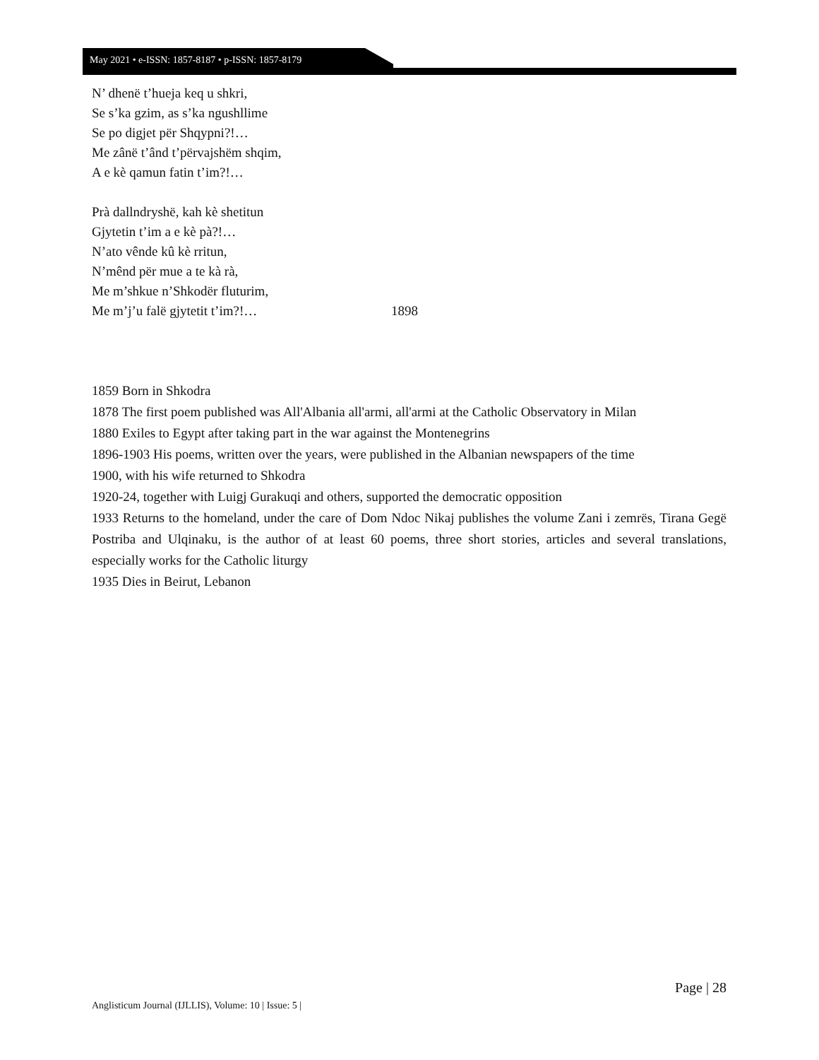May 2021 • e-ISSN: 1857-8187 • p-ISSN: 1857-8179
N’ dhenë t’hueja keq u shkri,
Se s’ka gzim, as s’ka ngushllime
Se po digjet për Shqypni?!…
Me zânë t’ând t’përvajshëm shqim,
A e kè qamun fatin t’im?!…
Prà dallndryshë, kah kè shetitun
Gjytetin t’im a e kè pà?!…
N’ato vênde kû kè rritun,
N’mênd për mue a te kà rà,
Me m’shkue n’Shkodër fluturim,
Me m’j’u falë gjytetit t’im?!… 1898
1859 Born in Shkodra
1878 The first poem published was All'Albania all'armi, all'armi at the Catholic Observatory in Milan
1880 Exiles to Egypt after taking part in the war against the Montenegrins
1896-1903 His poems, written over the years, were published in the Albanian newspapers of the time
1900, with his wife returned to Shkodra
1920-24, together with Luigj Gurakuqi and others, supported the democratic opposition
1933 Returns to the homeland, under the care of Dom Ndoc Nikaj publishes the volume Zani i zemrës, Tirana Gegë Postriba and Ulqinaku, is the author of at least 60 poems, three short stories, articles and several translations, especially works for the Catholic liturgy
1935 Dies in Beirut, Lebanon
Page | 28
Anglisticum Journal (IJLLIS), Volume: 10 | Issue: 5 |